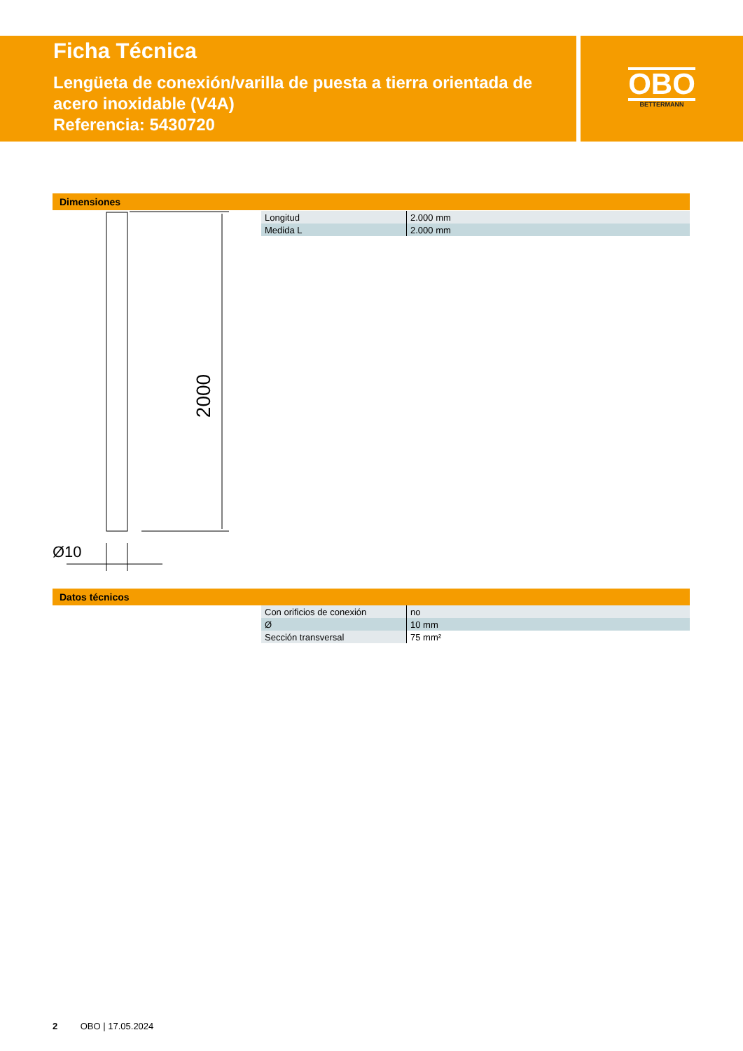Ficha Técnica
Lengüeta de conexión/varilla de puesta a tierra orientada de acero inoxidable (V4A)
Referencia: 5430720
OBO
BETTERMANN
Dimensiones
| Longitud | 2.000 mm |
| Medida L | 2.000 mm |
Ø10
2000
Datos técnicos
| Con orificios de conexión | no |
| Ø | 10 mm |
| Sección transversal | 75 mm² |
2 OBO | 17.05.2024